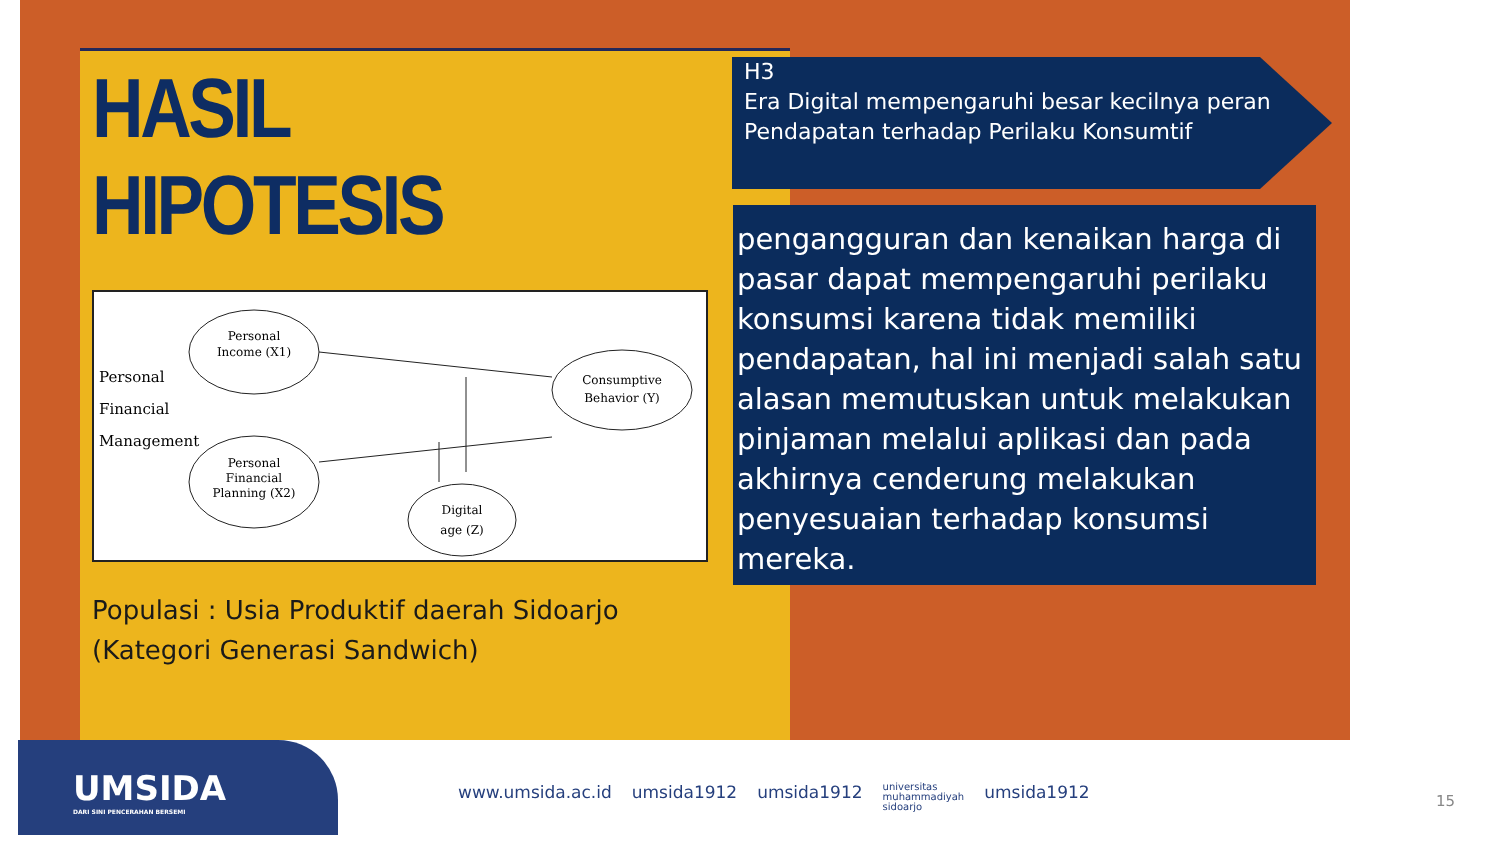HASIL HIPOTESIS
Personal
Income (X1)
Personal
Financial
Planning (X2)
Consumptive
Behavior (Y)
Digital
age (Z)
Personal
Financial
Management
Populasi : Usia Produktif daerah Sidoarjo (Kategori Generasi Sandwich)
H3
Era Digital mempengaruhi besar kecilnya peran Pendapatan terhadap Perilaku Konsumtif
pengangguran dan kenaikan harga di pasar dapat mempengaruhi perilaku konsumsi karena tidak memiliki pendapatan, hal ini menjadi salah satu alasan memutuskan untuk melakukan pinjaman melalui aplikasi dan pada akhirnya cenderung melakukan penyesuaian terhadap konsumsi mereka.
UMSIDA
DARI SINI PENCERAHAN BERSEMI
www.umsida.ac.id umsida1912 umsida1912 universitas
muhammadiyah
sidoarjo umsida1912
15